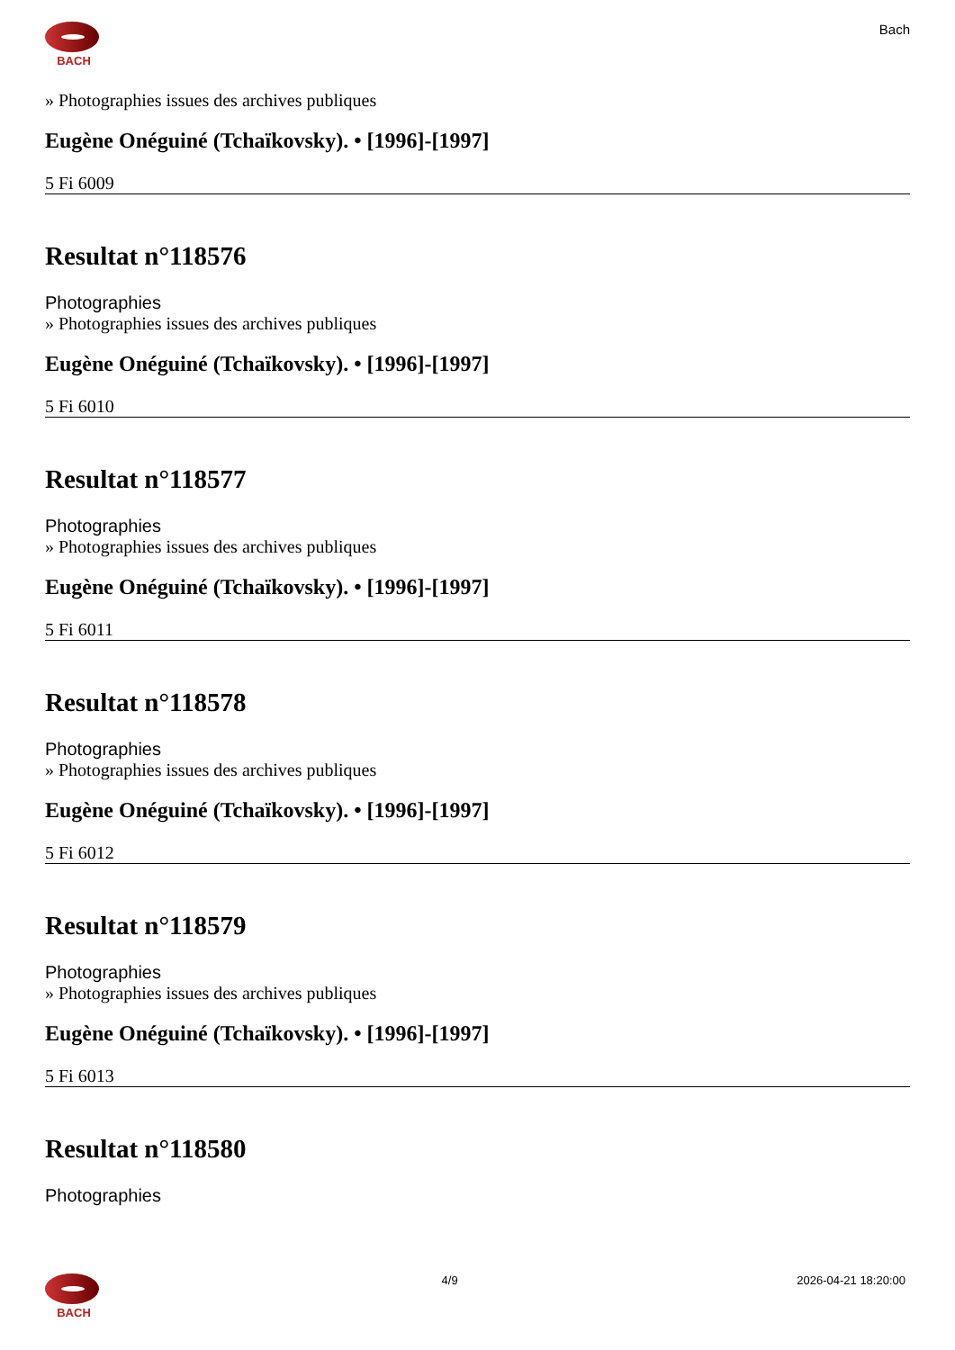BACH
Bach
» Photographies issues des archives publiques
Eugène Onéguiné (Tchaïkovsky). • [1996]-[1997]
5 Fi 6009
Resultat n°118576
Photographies
» Photographies issues des archives publiques
Eugène Onéguiné (Tchaïkovsky). • [1996]-[1997]
5 Fi 6010
Resultat n°118577
Photographies
» Photographies issues des archives publiques
Eugène Onéguiné (Tchaïkovsky). • [1996]-[1997]
5 Fi 6011
Resultat n°118578
Photographies
» Photographies issues des archives publiques
Eugène Onéguiné (Tchaïkovsky). • [1996]-[1997]
5 Fi 6012
Resultat n°118579
Photographies
» Photographies issues des archives publiques
Eugène Onéguiné (Tchaïkovsky). • [1996]-[1997]
5 Fi 6013
Resultat n°118580
Photographies
BACH 4/9 2026-04-21 18:20:00